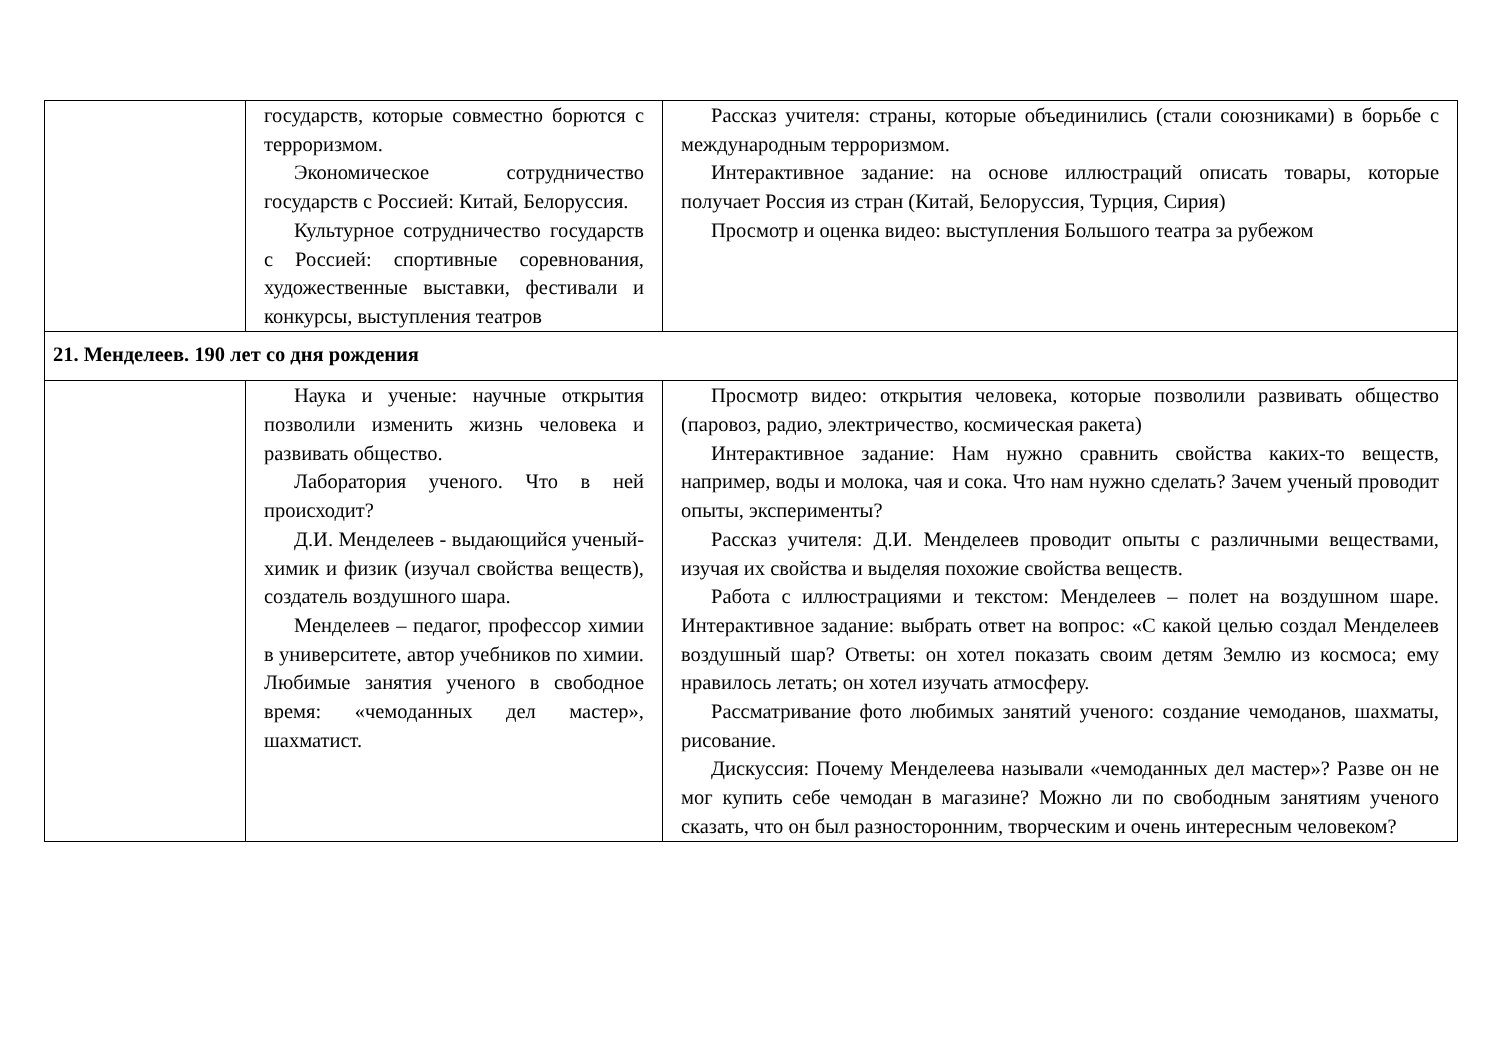| | государств, которые совместно борются с терроризмом. Экономическое сотрудничество государств с Россией: Китай, Белоруссия. Культурное сотрудничество государств с Россией: спортивные соревнования, художественные выставки, фестивали и конкурсы, выступления театров | Рассказ учителя: страны, которые объединились (стали союзниками) в борьбе с международным терроризмом. Интерактивное задание: на основе иллюстраций описать товары, которые получает Россия из стран (Китай, Белоруссия, Турция, Сирия) Просмотр и оценка видео: выступления Большого театра за рубежом |
| 21. Менделеев. 190 лет со дня рождения | | |
| | Наука и ученые: научные открытия позволили изменить жизнь человека и развивать общество. Лаборатория ученого. Что в ней происходит? Д.И. Менделеев - выдающийся ученый-химик и физик (изучал свойства веществ), создатель воздушного шара. Менделеев – педагог, профессор химии в университете, автор учебников по химии. Любимые занятия ученого в свободное время: «чемоданных дел мастер», шахматист. | Просмотр видео: открытия человека, которые позволили развивать общество (паровоз, радио, электричество, космическая ракета) Интерактивное задание: Нам нужно сравнить свойства каких-то веществ, например, воды и молока, чая и сока. Что нам нужно сделать? Зачем ученый проводит опыты, эксперименты? Рассказ учителя: Д.И. Менделеев проводит опыты с различными веществами, изучая их свойства и выделяя похожие свойства веществ. Работа с иллюстрациями и текстом: Менделеев – полет на воздушном шаре. Интерактивное задание: выбрать ответ на вопрос: «С какой целью создал Менделеев воздушный шар? Ответы: он хотел показать своим детям Землю из космоса; ему нравилось летать; он хотел изучать атмосферу. Рассматривание фото любимых занятий ученого: создание чемоданов, шахматы, рисование. Дискуссия: Почему Менделеева называли «чемоданных дел мастер»? Разве он не мог купить себе чемодан в магазине? Можно ли по свободным занятиям ученого сказать, что он был разносторонним, творческим и очень интересным человеком? |